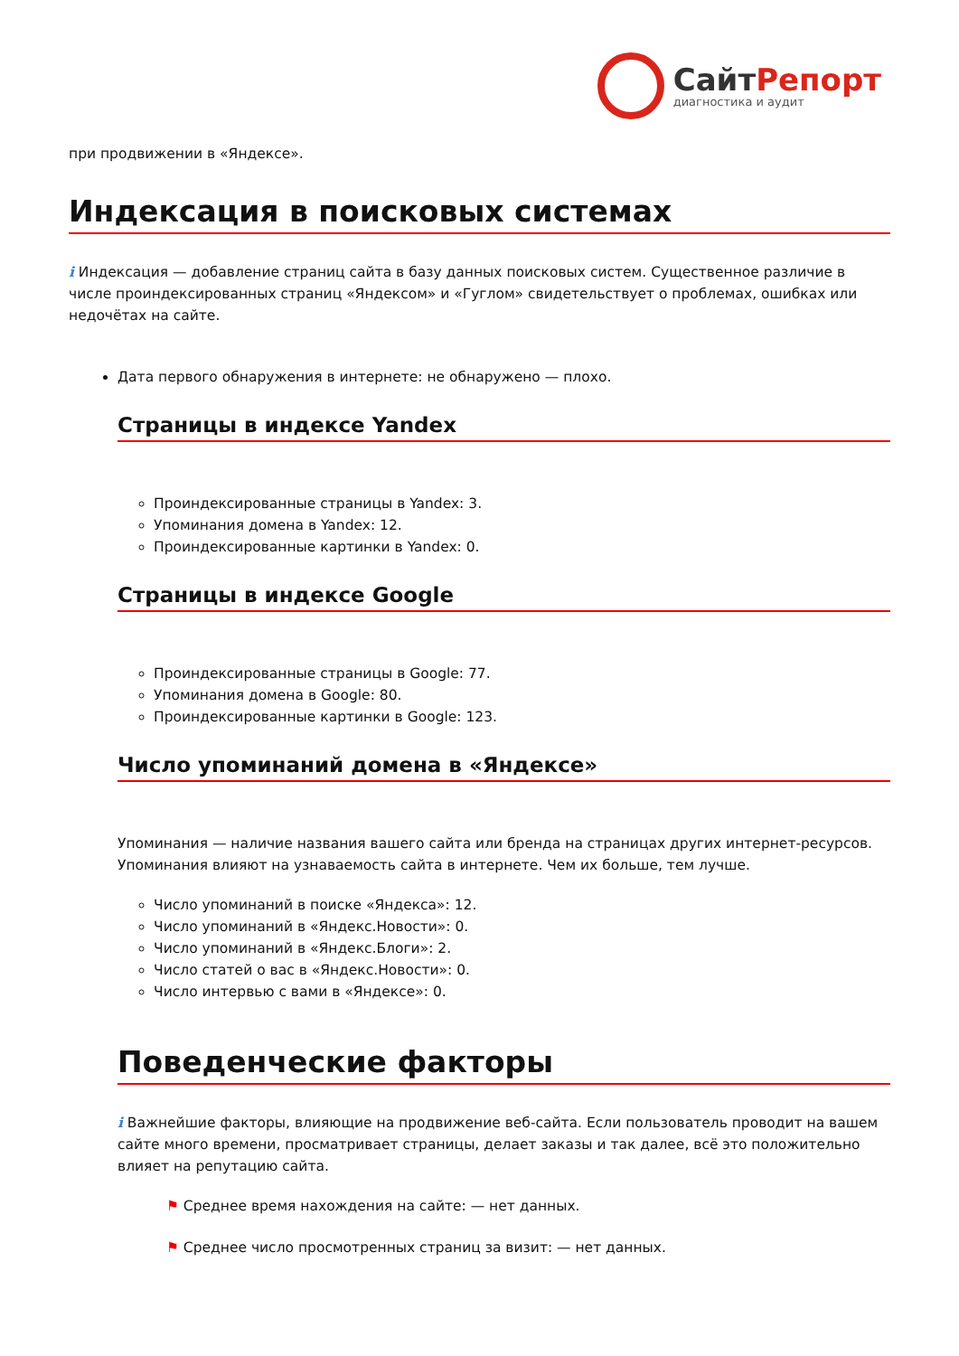СайтРепорт
диагностика и аудит
при продвижении в «Яндексе».
Индексация в поисковых системах
i Индексация — добавление страниц сайта в базу данных поисковых систем. Существенное различие в числе проиндексированных страниц «Яндексом» и «Гуглом» свидетельствует о проблемах, ошибках или недочётах на сайте.
Дата первого обнаружения в интернете: не обнаружено — плохо.
Страницы в индексе Yandex
Проиндексированные страницы в Yandex: 3.
Упоминания домена в Yandex: 12.
Проиндексированные картинки в Yandex: 0.
Страницы в индексе Google
Проиндексированные страницы в Google: 77.
Упоминания домена в Google: 80.
Проиндексированные картинки в Google: 123.
Число упоминаний домена в «Яндексе»
Упоминания — наличие названия вашего сайта или бренда на страницах других интернет-ресурсов. Упоминания влияют на узнаваемость сайта в интернете. Чем их больше, тем лучше.
Число упоминаний в поиске «Яндекса»: 12.
Число упоминаний в «Яндекс.Новости»: 0.
Число упоминаний в «Яндекс.Блоги»: 2.
Число статей о вас в «Яндекс.Новости»: 0.
Число интервью с вами в «Яндексе»: 0.
Поведенческие факторы
i Важнейшие факторы, влияющие на продвижение веб-сайта. Если пользователь проводит на вашем сайте много времени, просматривает страницы, делает заказы и так далее, всё это положительно влияет на репутацию сайта.
⚑ Среднее время нахождения на сайте: — нет данных.
⚑ Среднее число просмотренных страниц за визит: — нет данных.